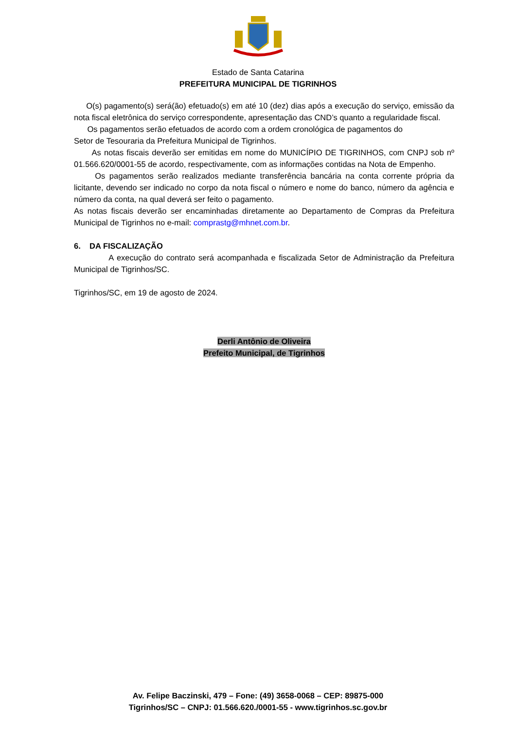Estado de Santa Catarina
PREFEITURA MUNICIPAL DE TIGRINHOS
O(s) pagamento(s) será(ão) efetuado(s) em até 10 (dez) dias após a execução do serviço, emissão da nota fiscal eletrônica do serviço correspondente, apresentação das CND’s quanto a regularidade fiscal.
Os pagamentos serão efetuados de acordo com a ordem cronológica de pagamentos do
Setor de Tesouraria da Prefeitura Municipal de Tigrinhos.
As notas fiscais deverão ser emitidas em nome do MUNICÍPIO DE TIGRINHOS, com CNPJ sob nº 01.566.620/0001-55 de acordo, respectivamente, com as informações contidas na Nota de Empenho.
Os pagamentos serão realizados mediante transferência bancária na conta corrente própria da licitante, devendo ser indicado no corpo da nota fiscal o número e nome do banco, número da agência e número da conta, na qual deverá ser feito o pagamento.
As notas fiscais deverão ser encaminhadas diretamente ao Departamento de Compras da Prefeitura Municipal de Tigrinhos no e-mail: comprastg@mhnet.com.br.
6. DA FISCALIZAÇÃO
A execução do contrato será acompanhada e fiscalizada Setor de Administração da Prefeitura Municipal de Tigrinhos/SC.
Tigrinhos/SC, em 19 de agosto de 2024.
Derli Antônio de Oliveira
Prefeito Municipal, de Tigrinhos
Av. Felipe Baczinski, 479 – Fone: (49) 3658-0068 – CEP: 89875-000
Tigrinhos/SC – CNPJ: 01.566.620./0001-55 - www.tigrinhos.sc.gov.br